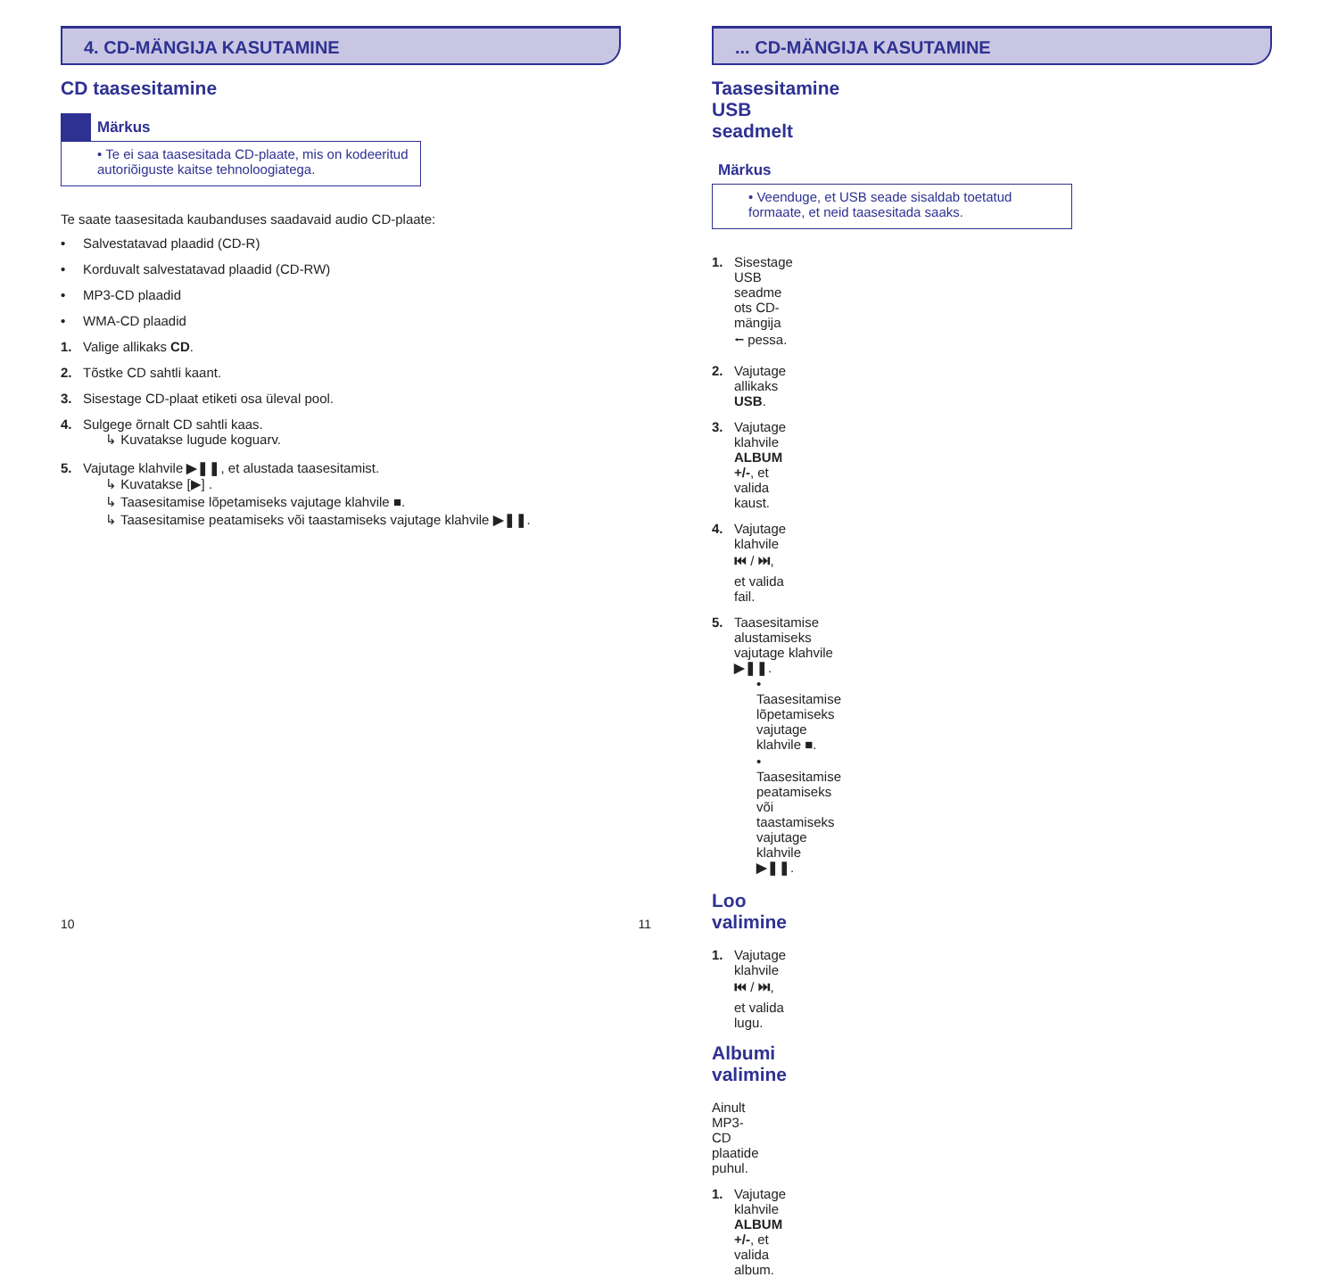4. CD-MÄNGIJA KASUTAMINE
CD taasesitamine
Märkus
• Te ei saa taasesitada CD-plaate, mis on kodeeritud autoriõiguste kaitse tehnoloogiatega.
Te saate taasesitada kaubanduses saadavaid audio CD-plaate:
• Salvestatavad plaadid (CD-R)
• Korduvalt salvestatavad plaadid (CD-RW)
• MP3-CD plaadid
• WMA-CD plaadid
1. Valige allikaks CD.
2. Tõstke CD sahtli kaant.
3. Sisestage CD-plaat etiketi osa üleval pool.
4. Sulgege õrnalt CD sahtli kaas.
↳ Kuvatakse lugude koguarv.
5. Vajutage klahvile ▶❚❚, et alustada taasesitamist.
↳ Kuvatakse [▶] .
↳ Taasesitamise lõpetamiseks vajutage klahvile ■.
↳ Taasesitamise peatamiseks või taastamiseks vajutage klahvile ▶❚❚.
10
... CD-MÄNGIJA KASUTAMINE
Taasesitamine USB seadmelt
Märkus
• Veenduge, et USB seade sisaldab toetatud formaate, et neid taasesitada saaks.
1. Sisestage USB seadme ots CD-mängija ⭠ pessa.
2. Vajutage allikaks USB.
3. Vajutage klahvile ALBUM +/-, et valida kaust.
4. Vajutage klahvile ⏮ / ⏭, et valida fail.
5. Taasesitamise alustamiseks vajutage klahvile ▶❚❚.
• Taasesitamise lõpetamiseks vajutage klahvile ■.
• Taasesitamise peatamiseks või taastamiseks vajutage klahvile ▶❚❚.
Loo valimine
1. Vajutage klahvile ⏮ / ⏭, et valida lugu.
Albumi valimine
Ainult MP3-CD plaatide puhul.
1. Vajutage klahvile ALBUM +/-, et valida album.
11